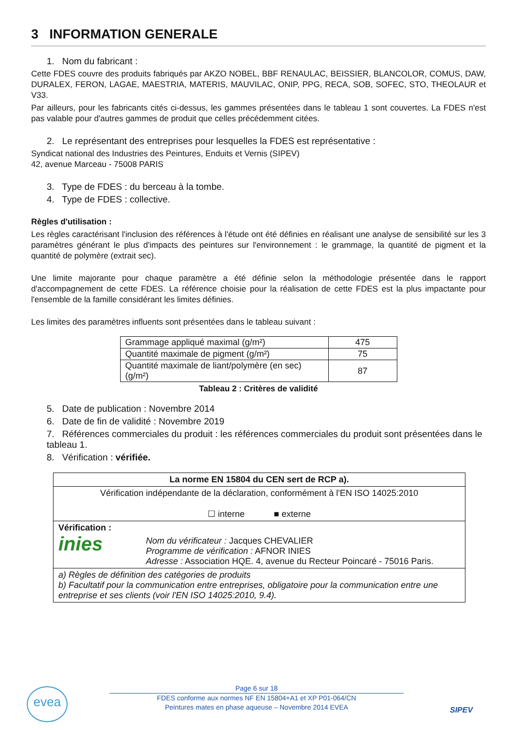3 INFORMATION GENERALE
1. Nom du fabricant :
Cette FDES couvre des produits fabriqués par AKZO NOBEL, BBF RENAULAC, BEISSIER, BLANCOLOR, COMUS, DAW, DURALEX, FERON, LAGAE, MAESTRIA, MATERIS, MAUVILAC, ONIP, PPG, RECA, SOB, SOFEC, STO, THEOLAUR et V33.
Par ailleurs, pour les fabricants cités ci-dessus, les gammes présentées dans le tableau 1 sont couvertes. La FDES n'est pas valable pour d'autres gammes de produit que celles précédemment citées.
2. Le représentant des entreprises pour lesquelles la FDES est représentative :
Syndicat national des Industries des Peintures, Enduits et Vernis (SIPEV)
42, avenue Marceau - 75008 PARIS
3. Type de FDES : du berceau à la tombe.
4. Type de FDES : collective.
Règles d'utilisation :
Les règles caractérisant l'inclusion des références à l'étude ont été définies en réalisant une analyse de sensibilité sur les 3 paramètres générant le plus d'impacts des peintures sur l'environnement : le grammage, la quantité de pigment et la quantité de polymère (extrait sec).
Une limite majorante pour chaque paramètre a été définie selon la méthodologie présentée dans le rapport d'accompagnement de cette FDES. La référence choisie pour la réalisation de cette FDES est la plus impactante pour l'ensemble de la famille considérant les limites définies.
Les limites des paramètres influents sont présentées dans le tableau suivant :
| Grammage appliqué maximal (g/m²) | 475 |
| Quantité maximale de pigment (g/m²) | 75 |
| Quantité maximale de liant/polymère (en sec) (g/m²) | 87 |
Tableau 2 : Critères de validité
5. Date de publication : Novembre 2014
6. Date de fin de validité : Novembre 2019
7. Références commerciales du produit : les références commerciales du produit sont présentées dans le tableau 1.
8. Vérification : vérifiée.
| La norme EN 15804 du CEN sert de RCP a). | |
| Vérification indépendante de la déclaration, conformément à l'EN ISO 14025:2010 ☐ interne ■ externe | |
| Vérification : inies | Nom du vérificateur : Jacques CHEVALIER Programme de vérification : AFNOR INIES Adresse : Association HQE. 4, avenue du Recteur Poincaré - 75016 Paris. |
| a) Règles de définition des catégories de produits b) Facultatif pour la communication entre entreprises, obligatoire pour la communication entre une entreprise et ses clients (voir l'EN ISO 14025:2010, 9.4). | |
evea
Page 6 sur 18
FDES conforme aux normes NF EN 15804+A1 et XP P01-064/CN
Peintures mates en phase aqueuse – Novembre 2014 EVEA
SIPEV